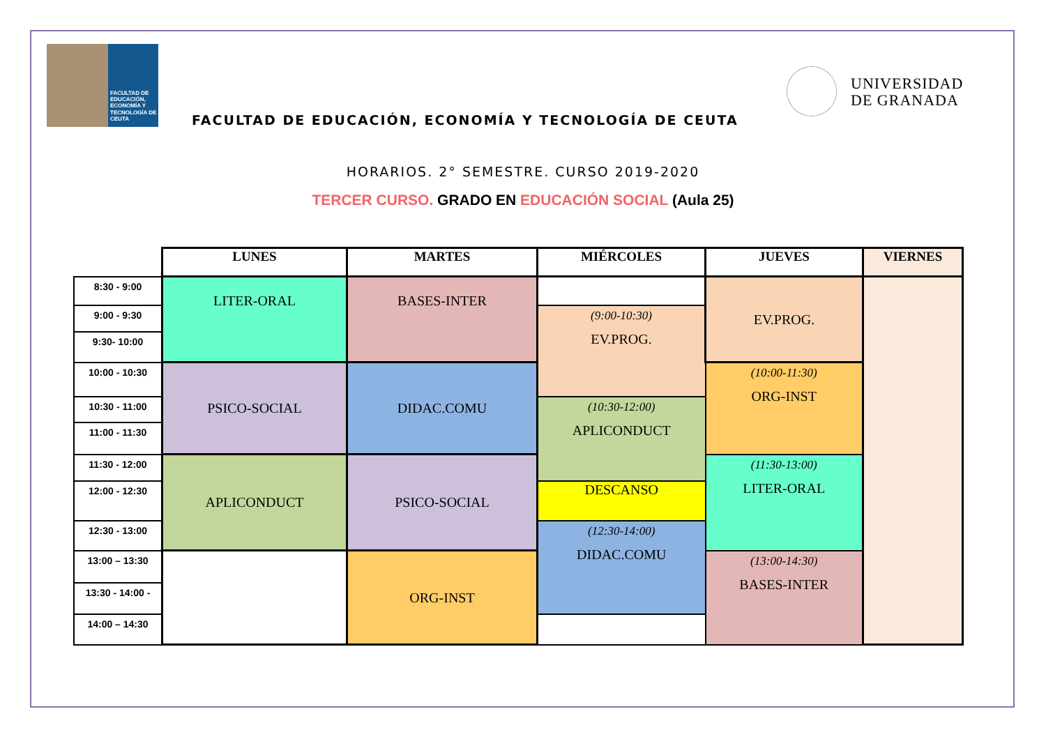FACULTAD DE EDUCACIÓN, ECONOMÍA Y TECNOLOGÍA DE CEUTA
FACULTAD DE EDUCACIÓN, ECONOMÍA Y TECNOLOGÍA DE CEUTA
UNIVERSIDAD
DE GRANADA
HORARIOS. 2° SEMESTRE. CURSO 2019-2020
TERCER CURSO. GRADO EN EDUCACIÓN SOCIAL (Aula 25)
| | LUNES | MARTES | MIÉRCOLES | JUEVES | VIERNES |
| 8:30 - 9:00 | LITER-ORAL | BASES-INTER | | EV.PROG. | |
| 9:00 - 9:30 | | | (9:00-10:30) EV.PROG. | | |
| 9:30- 10:00 | | | | | |
| 10:00 - 10:30 | PSICO-SOCIAL | DIDAC.COMU | | (10:00-11:30) ORG-INST | |
| 10:30 - 11:00 | | | (10:30-12:00) APLICONDUCT | | |
| 11:00 - 11:30 | | | | | |
| 11:30 - 12:00 | APLICONDUCT | PSICO-SOCIAL | | (11:30-13:00) LITER-ORAL | |
| 12:00 - 12:30 | | | DESCANSO | | |
| 12:30 - 13:00 | | | (12:30-14:00) DIDAC.COMU | | |
| 13:00 – 13:30 | | ORG-INST | | (13:00-14:30) BASES-INTER | |
| 13:30 - 14:00 - | | | | | |
| 14:00 – 14:30 | | | | | |